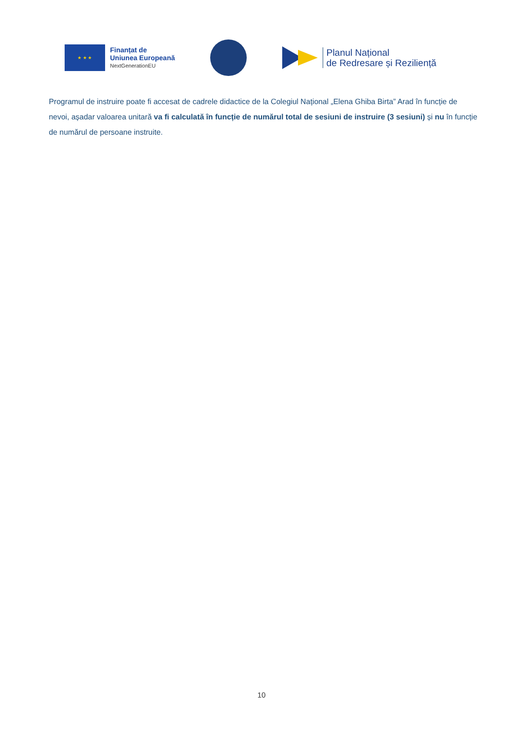★ ★ ★
Finanțat de
Uniunea Europeană
NextGenerationEU
Planul Național
de Redresare și Reziliență
Programul de instruire poate fi accesat de cadrele didactice de la Colegiul Național „Elena Ghiba Birta” Arad în funcție de nevoi, așadar valoarea unitară va fi calculată în funcție de numărul total de sesiuni de instruire (3 sesiuni) și nu în funcție de numărul de persoane instruite.
10